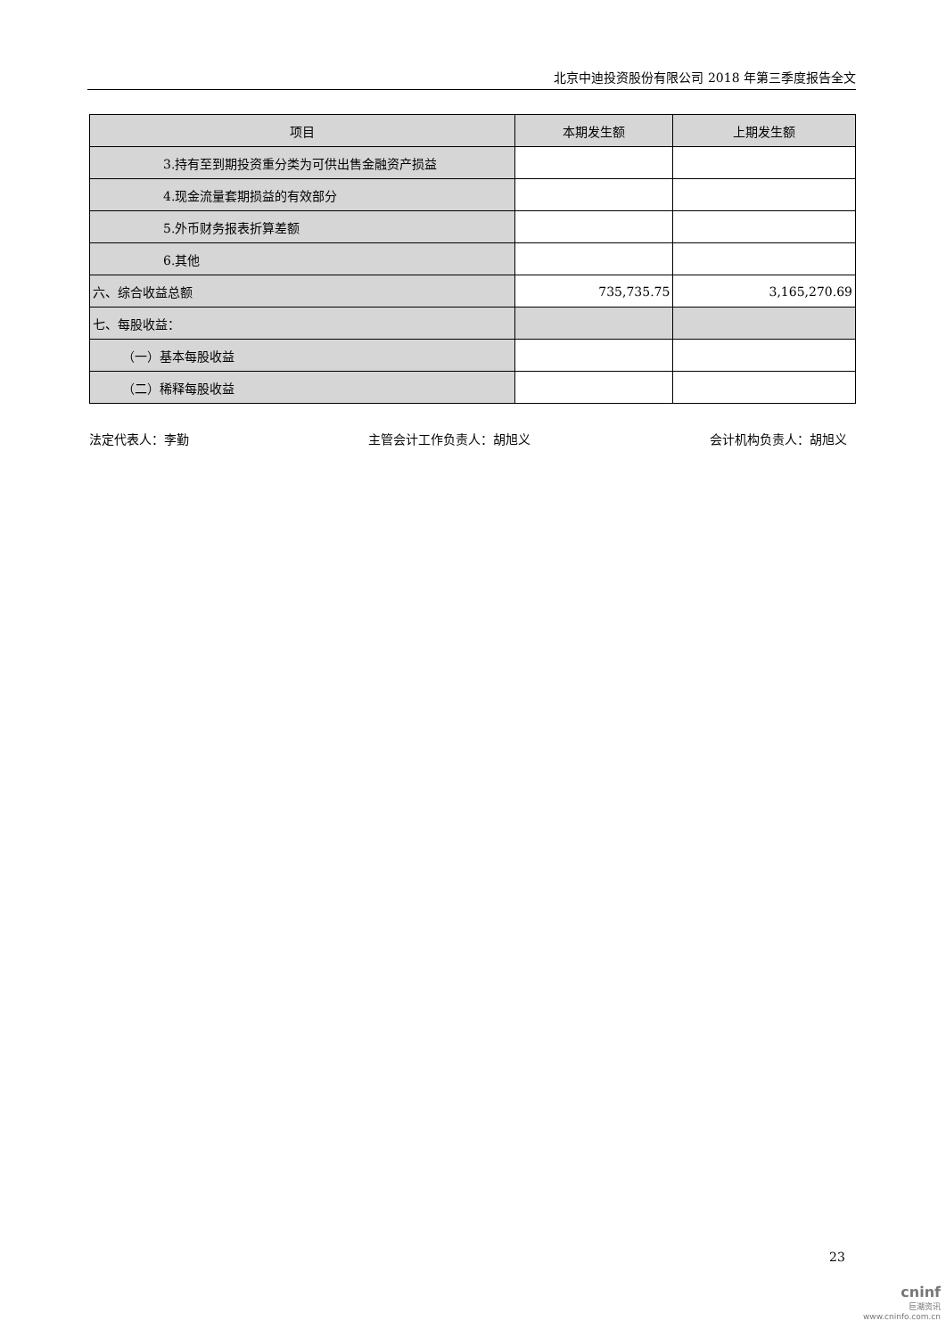北京中迪投资股份有限公司 2018 年第三季度报告全文
| 项目 | 本期发生额 | 上期发生额 |
| --- | --- | --- |
| 3.持有至到期投资重分类为可供出售金融资产损益 | | |
| 4.现金流量套期损益的有效部分 | | |
| 5.外币财务报表折算差额 | | |
| 6.其他 | | |
| 六、综合收益总额 | 735,735.75 | 3,165,270.69 |
| 七、每股收益： | | |
| （一）基本每股收益 | | |
| （二）稀释每股收益 | | |
法定代表人：李勤 主管会计工作负责人：胡旭义 会计机构负责人：胡旭义
23
cninf
巨潮资讯
www.cninfo.com.cn